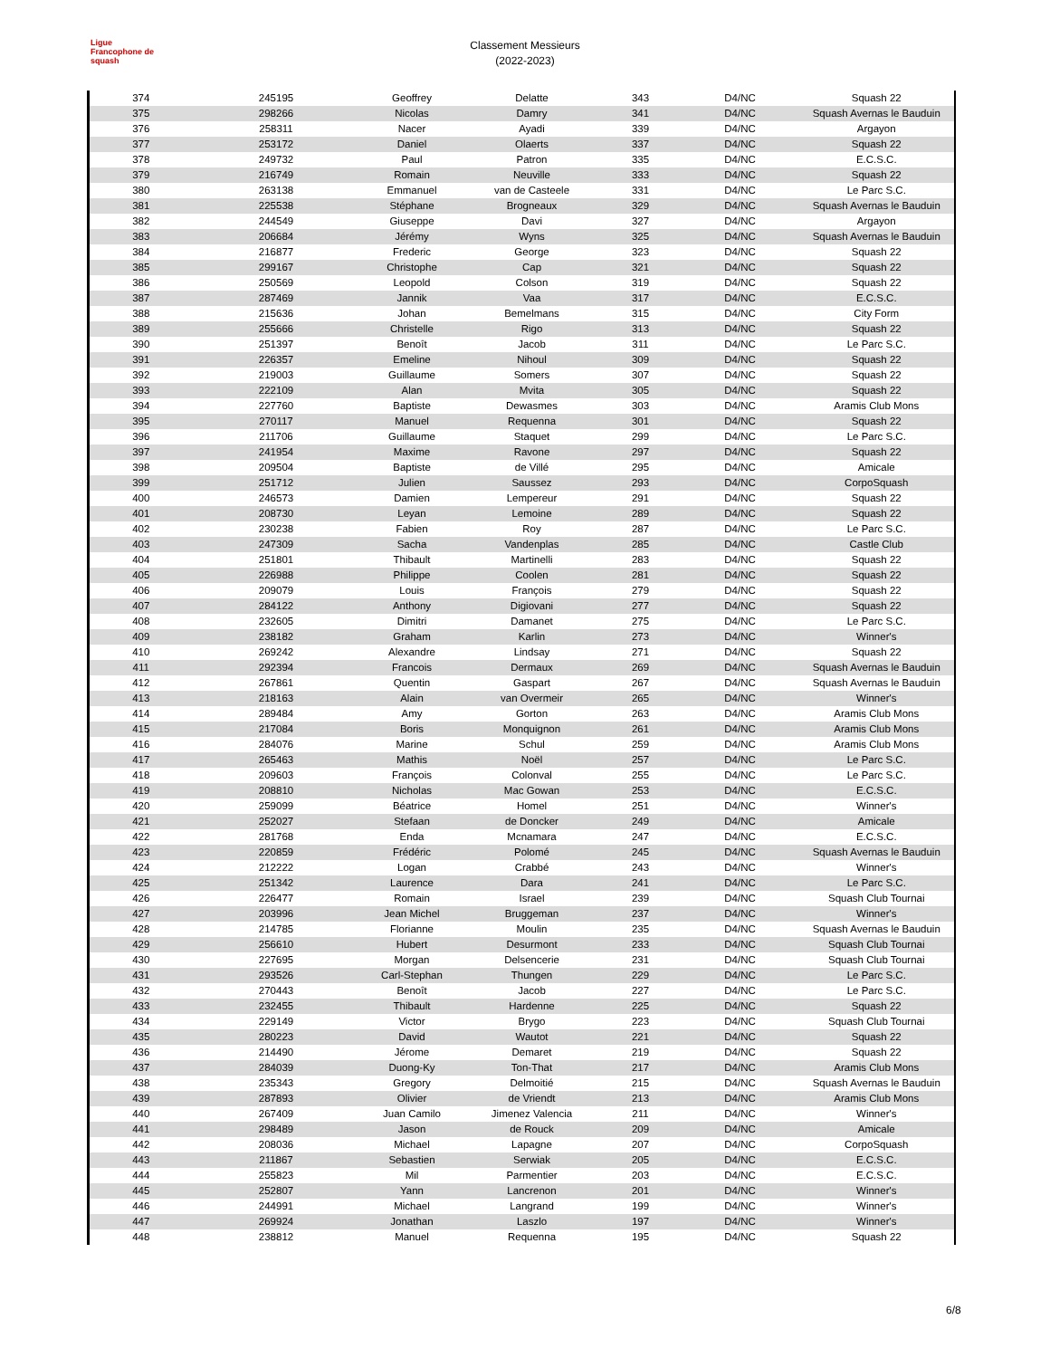Ligue
Francophone de
squash
Classement Messieurs
(2022-2023)
| 374 | 245195 | Geoffrey | Delatte | 343 | D4/NC | Squash 22 |
| 375 | 298266 | Nicolas | Damry | 341 | D4/NC | Squash Avernas le Bauduin |
| 376 | 258311 | Nacer | Ayadi | 339 | D4/NC | Argayon |
| 377 | 253172 | Daniel | Olaerts | 337 | D4/NC | Squash 22 |
| 378 | 249732 | Paul | Patron | 335 | D4/NC | E.C.S.C. |
| 379 | 216749 | Romain | Neuville | 333 | D4/NC | Squash 22 |
| 380 | 263138 | Emmanuel | van de Casteele | 331 | D4/NC | Le Parc S.C. |
| 381 | 225538 | Stéphane | Brogneaux | 329 | D4/NC | Squash Avernas le Bauduin |
| 382 | 244549 | Giuseppe | Davi | 327 | D4/NC | Argayon |
| 383 | 206684 | Jérémy | Wyns | 325 | D4/NC | Squash Avernas le Bauduin |
| 384 | 216877 | Frederic | George | 323 | D4/NC | Squash 22 |
| 385 | 299167 | Christophe | Cap | 321 | D4/NC | Squash 22 |
| 386 | 250569 | Leopold | Colson | 319 | D4/NC | Squash 22 |
| 387 | 287469 | Jannik | Vaa | 317 | D4/NC | E.C.S.C. |
| 388 | 215636 | Johan | Bemelmans | 315 | D4/NC | City Form |
| 389 | 255666 | Christelle | Rigo | 313 | D4/NC | Squash 22 |
| 390 | 251397 | Benoît | Jacob | 311 | D4/NC | Le Parc S.C. |
| 391 | 226357 | Emeline | Nihoul | 309 | D4/NC | Squash 22 |
| 392 | 219003 | Guillaume | Somers | 307 | D4/NC | Squash 22 |
| 393 | 222109 | Alan | Mvita | 305 | D4/NC | Squash 22 |
| 394 | 227760 | Baptiste | Dewasmes | 303 | D4/NC | Aramis Club Mons |
| 395 | 270117 | Manuel | Requenna | 301 | D4/NC | Squash 22 |
| 396 | 211706 | Guillaume | Staquet | 299 | D4/NC | Le Parc S.C. |
| 397 | 241954 | Maxime | Ravone | 297 | D4/NC | Squash 22 |
| 398 | 209504 | Baptiste | de Villé | 295 | D4/NC | Amicale |
| 399 | 251712 | Julien | Saussez | 293 | D4/NC | CorpoSquash |
| 400 | 246573 | Damien | Lempereur | 291 | D4/NC | Squash 22 |
| 401 | 208730 | Leyan | Lemoine | 289 | D4/NC | Squash 22 |
| 402 | 230238 | Fabien | Roy | 287 | D4/NC | Le Parc S.C. |
| 403 | 247309 | Sacha | Vandenplas | 285 | D4/NC | Castle Club |
| 404 | 251801 | Thibault | Martinelli | 283 | D4/NC | Squash 22 |
| 405 | 226988 | Philippe | Coolen | 281 | D4/NC | Squash 22 |
| 406 | 209079 | Louis | François | 279 | D4/NC | Squash 22 |
| 407 | 284122 | Anthony | Digiovani | 277 | D4/NC | Squash 22 |
| 408 | 232605 | Dimitri | Damanet | 275 | D4/NC | Le Parc S.C. |
| 409 | 238182 | Graham | Karlin | 273 | D4/NC | Winner's |
| 410 | 269242 | Alexandre | Lindsay | 271 | D4/NC | Squash 22 |
| 411 | 292394 | Francois | Dermaux | 269 | D4/NC | Squash Avernas le Bauduin |
| 412 | 267861 | Quentin | Gaspart | 267 | D4/NC | Squash Avernas le Bauduin |
| 413 | 218163 | Alain | van Overmeir | 265 | D4/NC | Winner's |
| 414 | 289484 | Amy | Gorton | 263 | D4/NC | Aramis Club Mons |
| 415 | 217084 | Boris | Monquignon | 261 | D4/NC | Aramis Club Mons |
| 416 | 284076 | Marine | Schul | 259 | D4/NC | Aramis Club Mons |
| 417 | 265463 | Mathis | Noël | 257 | D4/NC | Le Parc S.C. |
| 418 | 209603 | François | Colonval | 255 | D4/NC | Le Parc S.C. |
| 419 | 208810 | Nicholas | Mac Gowan | 253 | D4/NC | E.C.S.C. |
| 420 | 259099 | Béatrice | Homel | 251 | D4/NC | Winner's |
| 421 | 252027 | Stefaan | de Doncker | 249 | D4/NC | Amicale |
| 422 | 281768 | Enda | Mcnamara | 247 | D4/NC | E.C.S.C. |
| 423 | 220859 | Frédéric | Polomé | 245 | D4/NC | Squash Avernas le Bauduin |
| 424 | 212222 | Logan | Crabbé | 243 | D4/NC | Winner's |
| 425 | 251342 | Laurence | Dara | 241 | D4/NC | Le Parc S.C. |
| 426 | 226477 | Romain | Israel | 239 | D4/NC | Squash Club Tournai |
| 427 | 203996 | Jean Michel | Bruggeman | 237 | D4/NC | Winner's |
| 428 | 214785 | Florianne | Moulin | 235 | D4/NC | Squash Avernas le Bauduin |
| 429 | 256610 | Hubert | Desurmont | 233 | D4/NC | Squash Club Tournai |
| 430 | 227695 | Morgan | Delsencerie | 231 | D4/NC | Squash Club Tournai |
| 431 | 293526 | Carl-Stephan | Thungen | 229 | D4/NC | Le Parc S.C. |
| 432 | 270443 | Benoît | Jacob | 227 | D4/NC | Le Parc S.C. |
| 433 | 232455 | Thibault | Hardenne | 225 | D4/NC | Squash 22 |
| 434 | 229149 | Victor | Brygo | 223 | D4/NC | Squash Club Tournai |
| 435 | 280223 | David | Wautot | 221 | D4/NC | Squash 22 |
| 436 | 214490 | Jérome | Demaret | 219 | D4/NC | Squash 22 |
| 437 | 284039 | Duong-Ky | Ton-That | 217 | D4/NC | Aramis Club Mons |
| 438 | 235343 | Gregory | Delmoitié | 215 | D4/NC | Squash Avernas le Bauduin |
| 439 | 287893 | Olivier | de Vriendt | 213 | D4/NC | Aramis Club Mons |
| 440 | 267409 | Juan Camilo | Jimenez Valencia | 211 | D4/NC | Winner's |
| 441 | 298489 | Jason | de Rouck | 209 | D4/NC | Amicale |
| 442 | 208036 | Michael | Lapagne | 207 | D4/NC | CorpoSquash |
| 443 | 211867 | Sebastien | Serwiak | 205 | D4/NC | E.C.S.C. |
| 444 | 255823 | Mil | Parmentier | 203 | D4/NC | E.C.S.C. |
| 445 | 252807 | Yann | Lancrenon | 201 | D4/NC | Winner's |
| 446 | 244991 | Michael | Langrand | 199 | D4/NC | Winner's |
| 447 | 269924 | Jonathan | Laszlo | 197 | D4/NC | Winner's |
| 448 | 238812 | Manuel | Requenna | 195 | D4/NC | Squash 22 |
6/8